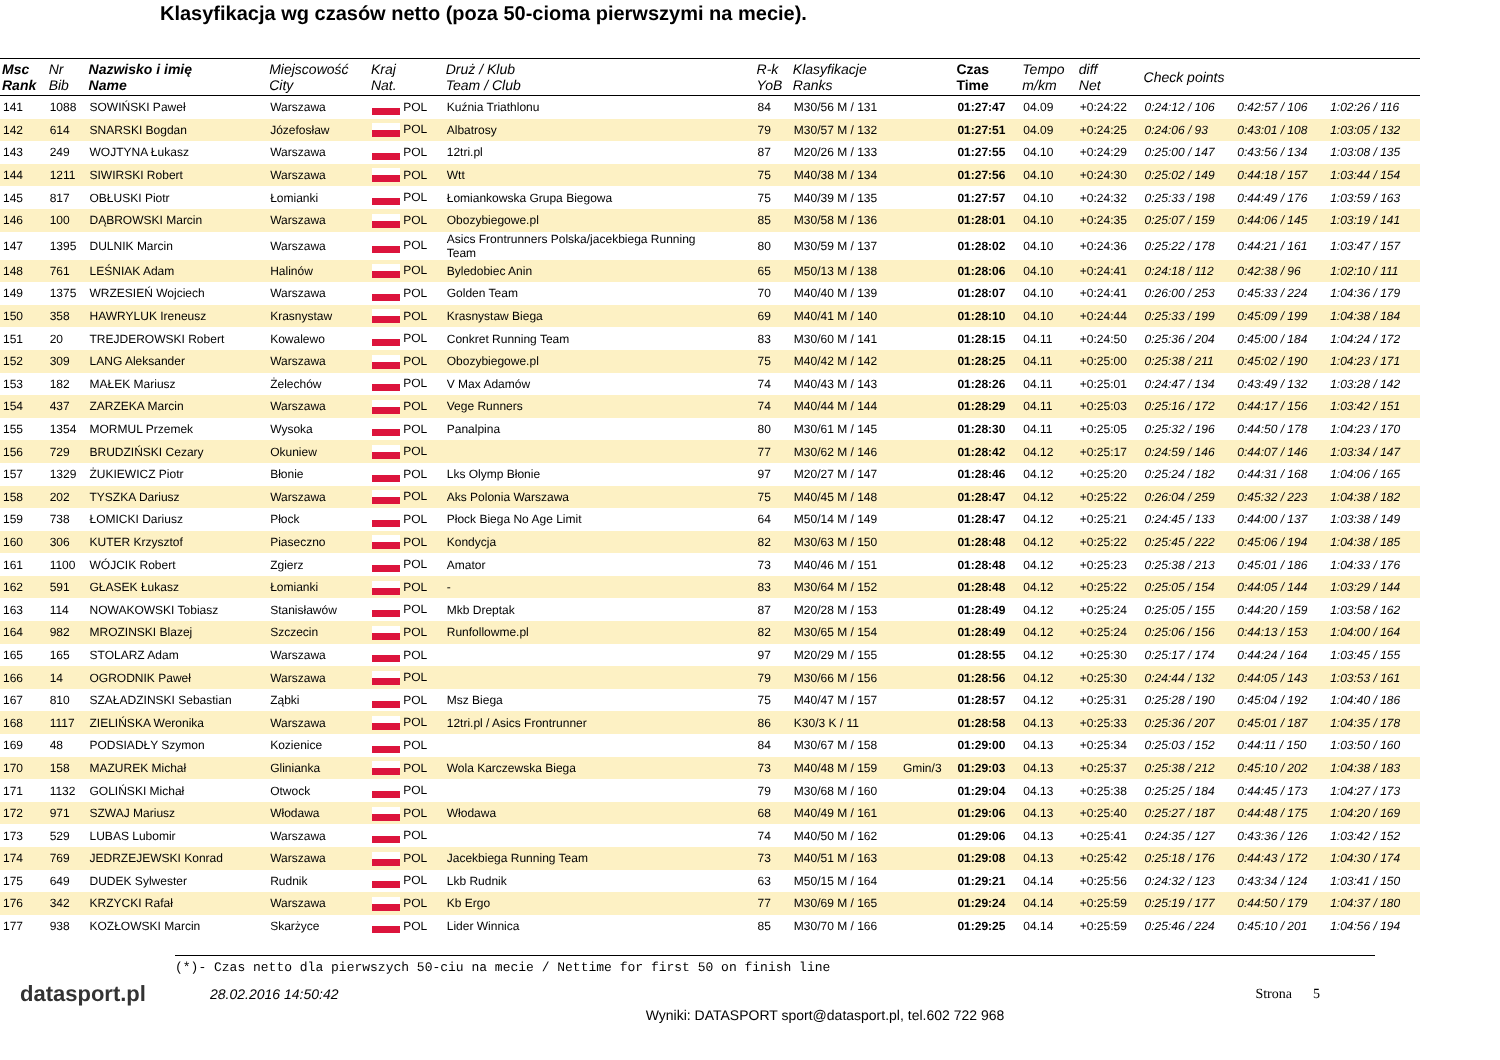Klasyfikacja wg czasów netto (poza 50-cioma pierwszymi na mecie).
| Msc Rank | Nr Bib | Nazwisko i imię Name | Miejscowość City | Kraj Nat. | Druż / Klub Team / Club | R-k YoB | Klasyfikacje Ranks | | Czas Time | Tempo m/km | diff Net | Check points | | |
| --- | --- | --- | --- | --- | --- | --- | --- | --- | --- | --- | --- | --- | --- | --- |
| 141 | 1088 | SOWIŃSKI Paweł | Warszawa | POL | Kuźnia Triathlonu | 84 | M30/56 M / 131 | | 01:27:47 | 04.09 | +0:24:22 | 0:24:12 / 106 | 0:42:57 / 106 | 1:02:26 / 116 |
| 142 | 614 | SNARSKI Bogdan | Józefosław | POL | Albatrosy | 79 | M30/57 M / 132 | | 01:27:51 | 04.09 | +0:24:25 | 0:24:06 / 93 | 0:43:01 / 108 | 1:03:05 / 132 |
| 143 | 249 | WOJTYNA Łukasz | Warszawa | POL | 12tri.pl | 87 | M20/26 M / 133 | | 01:27:55 | 04.10 | +0:24:29 | 0:25:00 / 147 | 0:43:56 / 134 | 1:03:08 / 135 |
| 144 | 1211 | SIWIRSKI Robert | Warszawa | POL | Wtt | 75 | M40/38 M / 134 | | 01:27:56 | 04.10 | +0:24:30 | 0:25:02 / 149 | 0:44:18 / 157 | 1:03:44 / 154 |
| 145 | 817 | OBŁUSKI Piotr | Łomianki | POL | Łomiankowska Grupa Biegowa | 75 | M40/39 M / 135 | | 01:27:57 | 04.10 | +0:24:32 | 0:25:33 / 198 | 0:44:49 / 176 | 1:03:59 / 163 |
| 146 | 100 | DĄBROWSKI Marcin | Warszawa | POL | Obozybiegowe.pl | 85 | M30/58 M / 136 | | 01:28:01 | 04.10 | +0:24:35 | 0:25:07 / 159 | 0:44:06 / 145 | 1:03:19 / 141 |
| 147 | 1395 | DULNIK Marcin | Warszawa | POL | Asics Frontrunners Polska/jacekbiega Running Team | 80 | M30/59 M / 137 | | 01:28:02 | 04.10 | +0:24:36 | 0:25:22 / 178 | 0:44:21 / 161 | 1:03:47 / 157 |
| 148 | 761 | LEŚNIAK Adam | Halinów | POL | Byledobiec Anin | 65 | M50/13 M / 138 | | 01:28:06 | 04.10 | +0:24:41 | 0:24:18 / 112 | 0:42:38 / 96 | 1:02:10 / 111 |
| 149 | 1375 | WRZESIEŃ Wojciech | Warszawa | POL | Golden Team | 70 | M40/40 M / 139 | | 01:28:07 | 04.10 | +0:24:41 | 0:26:00 / 253 | 0:45:33 / 224 | 1:04:36 / 179 |
| 150 | 358 | HAWRYLUK Ireneusz | Krasnystaw | POL | Krasnystaw Biega | 69 | M40/41 M / 140 | | 01:28:10 | 04.10 | +0:24:44 | 0:25:33 / 199 | 0:45:09 / 199 | 1:04:38 / 184 |
| 151 | 20 | TREJDEROWSKI Robert | Kowalewo | POL | Conkret Running Team | 83 | M30/60 M / 141 | | 01:28:15 | 04.11 | +0:24:50 | 0:25:36 / 204 | 0:45:00 / 184 | 1:04:24 / 172 |
| 152 | 309 | LANG Aleksander | Warszawa | POL | Obozybiegowe.pl | 75 | M40/42 M / 142 | | 01:28:25 | 04.11 | +0:25:00 | 0:25:38 / 211 | 0:45:02 / 190 | 1:04:23 / 171 |
| 153 | 182 | MAŁEK Mariusz | Żelechów | POL | V Max Adamów | 74 | M40/43 M / 143 | | 01:28:26 | 04.11 | +0:25:01 | 0:24:47 / 134 | 0:43:49 / 132 | 1:03:28 / 142 |
| 154 | 437 | ZARZEKA Marcin | Warszawa | POL | Vege Runners | 74 | M40/44 M / 144 | | 01:28:29 | 04.11 | +0:25:03 | 0:25:16 / 172 | 0:44:17 / 156 | 1:03:42 / 151 |
| 155 | 1354 | MORMUL Przemek | Wysoka | POL | Panalpina | 80 | M30/61 M / 145 | | 01:28:30 | 04.11 | +0:25:05 | 0:25:32 / 196 | 0:44:50 / 178 | 1:04:23 / 170 |
| 156 | 729 | BRUDZIŃSKI Cezary | Okuniew | POL | | 77 | M30/62 M / 146 | | 01:28:42 | 04.12 | +0:25:17 | 0:24:59 / 146 | 0:44:07 / 146 | 1:03:34 / 147 |
| 157 | 1329 | ŻUKIEWICZ Piotr | Błonie | POL | Lks Olymp Błonie | 97 | M20/27 M / 147 | | 01:28:46 | 04.12 | +0:25:20 | 0:25:24 / 182 | 0:44:31 / 168 | 1:04:06 / 165 |
| 158 | 202 | TYSZKA Dariusz | Warszawa | POL | Aks Polonia Warszawa | 75 | M40/45 M / 148 | | 01:28:47 | 04.12 | +0:25:22 | 0:26:04 / 259 | 0:45:32 / 223 | 1:04:38 / 182 |
| 159 | 738 | ŁOMICKI Dariusz | Płock | POL | Płock Biega No Age Limit | 64 | M50/14 M / 149 | | 01:28:47 | 04.12 | +0:25:21 | 0:24:45 / 133 | 0:44:00 / 137 | 1:03:38 / 149 |
| 160 | 306 | KUTER Krzysztof | Piaseczno | POL | Kondycja | 82 | M30/63 M / 150 | | 01:28:48 | 04.12 | +0:25:22 | 0:25:45 / 222 | 0:45:06 / 194 | 1:04:38 / 185 |
| 161 | 1100 | WÓJCIK Robert | Zgierz | POL | Amator | 73 | M40/46 M / 151 | | 01:28:48 | 04.12 | +0:25:23 | 0:25:38 / 213 | 0:45:01 / 186 | 1:04:33 / 176 |
| 162 | 591 | GŁASEK Łukasz | Łomianki | POL | - | 83 | M30/64 M / 152 | | 01:28:48 | 04.12 | +0:25:22 | 0:25:05 / 154 | 0:44:05 / 144 | 1:03:29 / 144 |
| 163 | 114 | NOWAKOWSKI Tobiasz | Stanisławów | POL | Mkb Dreptak | 87 | M20/28 M / 153 | | 01:28:49 | 04.12 | +0:25:24 | 0:25:05 / 155 | 0:44:20 / 159 | 1:03:58 / 162 |
| 164 | 982 | MROZINSKI Blazej | Szczecin | POL | Runfollowme.pl | 82 | M30/65 M / 154 | | 01:28:49 | 04.12 | +0:25:24 | 0:25:06 / 156 | 0:44:13 / 153 | 1:04:00 / 164 |
| 165 | 165 | STOLARZ Adam | Warszawa | POL | | 97 | M20/29 M / 155 | | 01:28:55 | 04.12 | +0:25:30 | 0:25:17 / 174 | 0:44:24 / 164 | 1:03:45 / 155 |
| 166 | 14 | OGRODNIK Paweł | Warszawa | POL | | 79 | M30/66 M / 156 | | 01:28:56 | 04.12 | +0:25:30 | 0:24:44 / 132 | 0:44:05 / 143 | 1:03:53 / 161 |
| 167 | 810 | SZAŁADZINSKI Sebastian | Ząbki | POL | Msz Biega | 75 | M40/47 M / 157 | | 01:28:57 | 04.12 | +0:25:31 | 0:25:28 / 190 | 0:45:04 / 192 | 1:04:40 / 186 |
| 168 | 1117 | ZIELIŃSKA Weronika | Warszawa | POL | 12tri.pl / Asics Frontrunner | 86 | K30/3 K / 11 | | 01:28:58 | 04.13 | +0:25:33 | 0:25:36 / 207 | 0:45:01 / 187 | 1:04:35 / 178 |
| 169 | 48 | PODSIADŁY Szymon | Kozienice | POL | | 84 | M30/67 M / 158 | | 01:29:00 | 04.13 | +0:25:34 | 0:25:03 / 152 | 0:44:11 / 150 | 1:03:50 / 160 |
| 170 | 158 | MAZUREK Michał | Glinianka | POL | Wola Karczewska Biega | 73 | M40/48 M / 159 | Gmin/3 | 01:29:03 | 04.13 | +0:25:37 | 0:25:38 / 212 | 0:45:10 / 202 | 1:04:38 / 183 |
| 171 | 1132 | GOLIŃSKI Michał | Otwock | POL | | 79 | M30/68 M / 160 | | 01:29:04 | 04.13 | +0:25:38 | 0:25:25 / 184 | 0:44:45 / 173 | 1:04:27 / 173 |
| 172 | 971 | SZWAJ Mariusz | Włodawa | POL | Włodawa | 68 | M40/49 M / 161 | | 01:29:06 | 04.13 | +0:25:40 | 0:25:27 / 187 | 0:44:48 / 175 | 1:04:20 / 169 |
| 173 | 529 | LUBAS Lubomir | Warszawa | POL | | 74 | M40/50 M / 162 | | 01:29:06 | 04.13 | +0:25:41 | 0:24:35 / 127 | 0:43:36 / 126 | 1:03:42 / 152 |
| 174 | 769 | JEDRZEJEWSKI Konrad | Warszawa | POL | Jacekbiega Running Team | 73 | M40/51 M / 163 | | 01:29:08 | 04.13 | +0:25:42 | 0:25:18 / 176 | 0:44:43 / 172 | 1:04:30 / 174 |
| 175 | 649 | DUDEK Sylwester | Rudnik | POL | Lkb Rudnik | 63 | M50/15 M / 164 | | 01:29:21 | 04.14 | +0:25:56 | 0:24:32 / 123 | 0:43:34 / 124 | 1:03:41 / 150 |
| 176 | 342 | KRZYCKI Rafał | Warszawa | POL | Kb Ergo | 77 | M30/69 M / 165 | | 01:29:24 | 04.14 | +0:25:59 | 0:25:19 / 177 | 0:44:50 / 179 | 1:04:37 / 180 |
| 177 | 938 | KOZŁOWSKI Marcin | Skarżyce | POL | Lider Winnica | 85 | M30/70 M / 166 | | 01:29:25 | 04.14 | +0:25:59 | 0:25:46 / 224 | 0:45:10 / 201 | 1:04:56 / 194 |
(*)- Czas netto dla pierwszych 50-ciu na mecie / Nettime for first 50 on finish line
datasport.pl
28.02.2016 14:50:42 Strona 5
Wyniki: DATASPORT sport@datasport.pl, tel.602 722 968